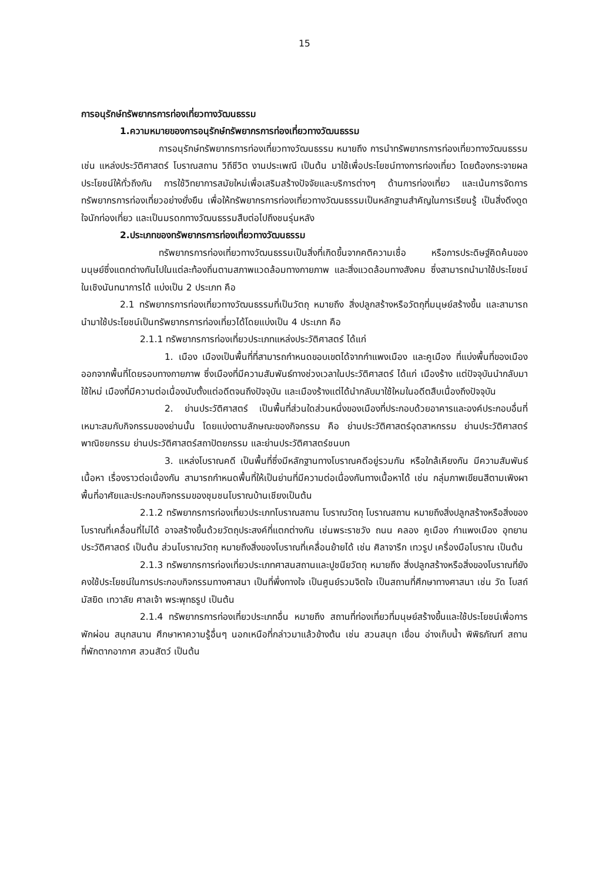15
การอนุรักษ์ทรัพยากรการท่องเที่ยวทางวัฒนธรรม
1.ความหมายของการอนุรักษ์ทรัพยากรการท่องเที่ยวทางวัฒนธรรม
การอนุรักษ์ทรัพยากรการท่องเที่ยวทางวัฒนธรรม หมายถึง การนำทรัพยากรการท่องเที่ยวทางวัฒนธรรม เช่น แหล่งประวัติศาสตร์ โบราณสถาน วิถีชีวิต งานประเพณี เป็นต้น มาใช้เพื่อประโยชน์ทางการท่องเที่ยว โดยต้องกระจายผลประโยชน์ให้ทั่วถึงกัน การใช้วิทยาการสมัยใหม่เพื่อเสริมสร้างปัจจัยและบริการต่างๆ ด้านการท่องเที่ยว และเน้นการจัดการทรัพยากรการท่องเที่ยวอย่างยั่งยืน เพื่อให้ทรัพยากรการท่องเที่ยวทางวัฒนธรรมเป็นหลักฐานสำคัญในการเรียนรู้ เป็นสิ่งดึงดูดใจนักท่องเที่ยว และเป็นมรดกทางวัฒนธรรมสืบต่อไปถึงชนรุ่นหลัง
2.ประเภทของทรัพยากรการท่องเที่ยวทางวัฒนธรรม
ทรัพยากรการท่องเที่ยวทางวัฒนธรรมเป็นสิ่งที่เกิดขึ้นจากคติความเชื่อ หรือการประดิษฐ์คิดค้นของมนุษย์ซึ่งแตกต่างกันไปในแต่ละท้องถิ่นตามสภาพแวดล้อมทางกายภาพ และสิ่งแวดล้อมทางสังคม ซึ่งสามารถนำมาใช้ประโยชน์ในเชิงนันทนาการได้ แบ่งเป็น 2 ประเภท คือ
2.1 ทรัพยากรการท่องเที่ยวทางวัฒนธรรมที่เป็นวัตถุ หมายถึง สิ่งปลูกสร้างหรือวัตถุที่มนุษย์สร้างขึ้น และสามารถนำมาใช้ประโยชน์เป็นทรัพยากรการท่องเที่ยวได้โดยแบ่งเป็น 4 ประเภท คือ
2.1.1 ทรัพยากรการท่องเที่ยวประเภทแหล่งประวัติศาสตร์ ได้แก่
1. เมือง เมืองเป็นพื้นที่ที่สามารถกำหนดขอบเขตได้จากกำแพงเมือง และคูเมือง ที่แบ่งพื้นที่ของเมืองออกจากพื้นที่โดยรอบทางกายภาพ ซึ่งเมืองที่มีความสัมพันธ์ทางช่วงเวลาในประวัติศาสตร์ ได้แก่ เมืองร้าง แต่ปัจจุบันนำกลับมาใช้ใหม่ เมืองที่มีความต่อเนื่องนับตั้งแต่อดีตจนถึงปัจจุบัน และเมืองร้างแต่ได้นำกลับมาใช้ใหมในอดีตสืบเนื่องถึงปัจจุบัน
2. ย่านประวัติศาสตร์ เป็นพื้นที่ส่วนใดส่วนหนึ่งของเมืองที่ประกอบด้วยอาคารและองค์ประกอบอื่นที่เหมาะสมกับกิจกรรมของย่านนั้น โดยแบ่งตามลักษณะของกิจกรรม คือ ย่านประวัติศาสตร์อุตสาหกรรม ย่านประวัติศาสตร์พาณิชยกรรม ย่านประวัติศาสตร์สถาปัตยกรรม และย่านประวัติศาสตร์ชนบท
3. แหล่งโบราณคดี เป็นพื้นที่ซึ่งมีหลักฐานทางโบราณคดีอยู่รวมกัน หรือใกล้เคียงกัน มีความสัมพันธ์เนื้อหา เรื่องราวต่อเนื่องกัน สามารถกำหนดพื้นที่ให้เป็นย่านที่มีความต่อเนื่องกันทางเนื้อหาได้ เช่น กลุ่มภาพเขียนสีตามเพิงผา พื้นที่อาศัยและประกอบกิจกรรมของชุมชนโบราณบ้านเชียงเป็นต้น
2.1.2 ทรัพยากรการท่องเที่ยวประเภทโบราณสถาน โบราณวัตถุ โบราณสถาน หมายถึงสิ่งปลูกสร้างหรือสิ่งของโบราณที่เคลื่อนที่ไม่ได้ อาจสร้างขึ้นด้วยวัตถุประสงค์ที่แตกต่างกัน เช่นพระราชวัง ถนน คลอง คูเมือง กำแพงเมือง อุทยานประวัติศาสตร์ เป็นต้น ส่วนโบราณวัตถุ หมายถึงสิ่งของโบราณที่เคลื่อนย้ายได้ เช่น ศิลาจารึก เทวรูป เครื่องมือโบราณ เป็นต้น
2.1.3 ทรัพยากรการท่องเที่ยวประเภทศาสนสถานและปูชนียวัตถุ หมายถึง สิ่งปลูกสร้างหรือสิ่งของโบราณที่ยังคงใช้ประโยชน์ในการประกอบกิจกรรมทางศาสนา เป็นที่พึ่งทางใจ เป็นศูนย์รวมจิตใจ เป็นสถานที่ศึกษาทางศาสนา เช่น วัด โบสถ์ มัสยิด เทวาลัย ศาลเจ้า พระพุทธรูป เป็นต้น
2.1.4 ทรัพยากรการท่องเที่ยวประเภทอื่น หมายถึง สถานที่ท่องเที่ยวที่มนุษย์สร้างขึ้นและใช้ประโยชน์เพื่อการพักผ่อน สนุกสนาน ศึกษาหาความรู้อื่นๆ นอกเหนือที่กล่าวมาแล้วข้างต้น เช่น สวนสนุก เขื่อน อ่างเก็บน้ำ พิพิธภัณฑ์ สถานที่พักตากอากาศ สวนสัตว์ เป็นต้น